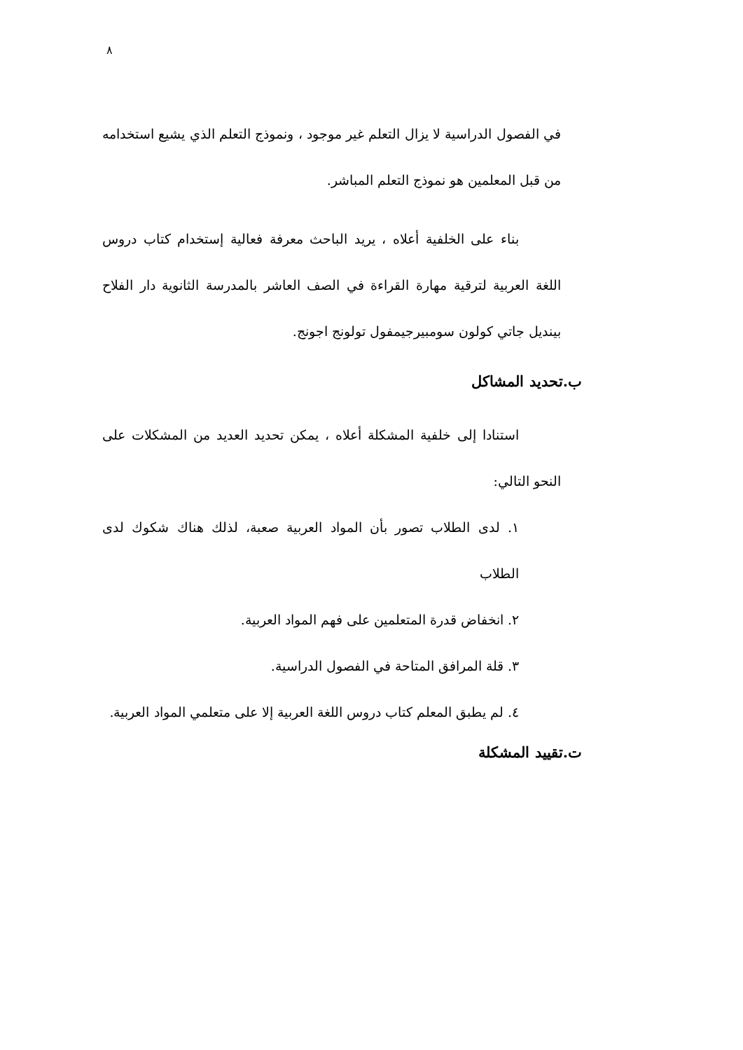٨
في الفصول الدراسية لا يزال التعلم غير موجود ، ونموذج التعلم الذي يشيع استخدامه من قبل المعلمين هو نموذج التعلم المباشر.
بناء على الخلفية أعلاه ، يريد الباحث معرفة فعالية إستخدام كتاب دروس اللغة العربية لترقية مهارة القراءة في الصف العاشر بالمدرسة الثانوية دار الفلاح بينديل جاتي كولون سومبيرجيمفول تولونج اجونج.
ب.تحديد المشاكل
استنادا إلى خلفية المشكلة أعلاه ، يمكن تحديد العديد من المشكلات على النحو التالي:
١. لدى الطلاب تصور بأن المواد العربية صعبة، لذلك هناك شكوك لدى الطلاب
٢. انخفاض قدرة المتعلمين على فهم المواد العربية.
٣. قلة المرافق المتاحة في الفصول الدراسية.
٤. لم يطبق المعلم كتاب دروس اللغة العربية إلا على متعلمي المواد العربية.
ت.تقييد المشكلة